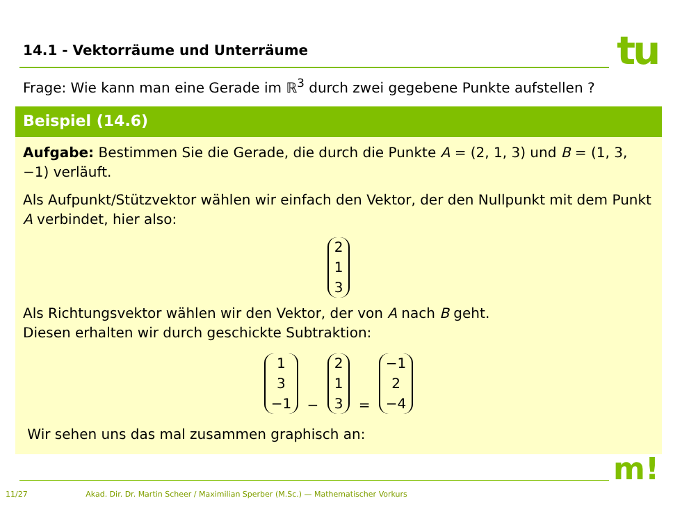14.1 - Vektorräume und Unterräume
tu
Frage: Wie kann man eine Gerade im ℝ<sup>3</sup> durch zwei gegebene Punkte aufstellen ?
Beispiel (14.6)
Aufgabe: Bestimmen Sie die Gerade, die durch die Punkte A = (2, 1, 3) und B = (1, 3, −1) verläuft.
Als Aufpunkt/Stützvektor wählen wir einfach den Vektor, der den Nullpunkt mit dem Punkt A verbindet, hier also:
2
1
3
Als Richtungsvektor wählen wir den Vektor, der von A nach B geht.
Diesen erhalten wir durch geschickte Subtraktion:
1
3
−1 − 2
1
3 = −1
2
−4
Wir sehen uns das mal zusammen graphisch an:
m!
11/27 Akad. Dir. Dr. Martin Scheer / Maximilian Sperber (M.Sc.) — Mathematischer Vorkurs